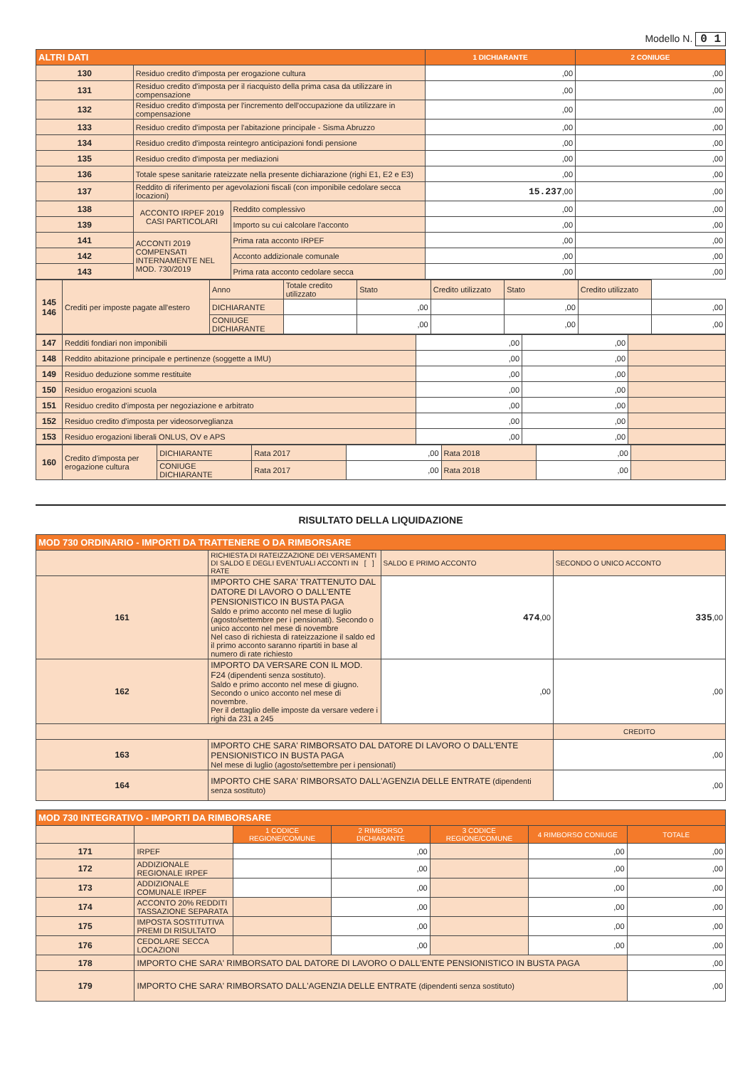Modello N. 0 1
| ALTRI DATI | | | 1 DICHIARANTE | 2 CONIUGE |
| --- | --- | --- | --- | --- |
| 130 | Residuo credito d'imposta per erogazione cultura | | ,00 | ,00 |
| 131 | Residuo credito d'imposta per il riacquisto della prima casa da utilizzare in compensazione | | ,00 | ,00 |
| 132 | Residuo credito d'imposta per l'incremento dell'occupazione da utilizzare in compensazione | | ,00 | ,00 |
| 133 | Residuo credito d'imposta per l'abitazione principale - Sisma Abruzzo | | ,00 | ,00 |
| 134 | Residuo credito d'imposta reintegro anticipazioni fondi pensione | | ,00 | ,00 |
| 135 | Residuo credito d'imposta per mediazioni | | ,00 | ,00 |
| 136 | Totale spese sanitarie rateizzate nella presente dichiarazione (righi E1, E2 e E3) | | ,00 | ,00 |
| 137 | Reddito di riferimento per agevolazioni fiscali (con imponibile cedolare secca locazioni) | | 15.237 ,00 | ,00 |
| 138 | ACCONTO IRPEF 2019 CASI PARTICOLARI | Reddito complessivo | ,00 | ,00 |
| 139 | | Importo su cui calcolare l'acconto | ,00 | ,00 |
| 141 | ACCONTI 2019 COMPENSATI INTERNAMENTE NEL MOD. 730/2019 | Prima rata acconto IRPEF | ,00 | ,00 |
| 142 | | Acconto addizionale comunale | ,00 | ,00 |
| 143 | | Prima rata acconto cedolare secca | ,00 | ,00 |
| 145 146 | Crediti per imposte pagate all'estero | Anno | Totale credito utilizzato | Stato | Credito utilizzato | Stato | Credito utilizzato | |
| | | DICHIARANTE | | ,00 | | ,00 | | ,00 |
| | | CONIUGE DICHIARANTE | | ,00 | | ,00 | | ,00 |
| 147 | Redditi fondiari non imponibili | ,00 | ,00 | |
| 148 | Reddito abitazione principale e pertinenze (soggette a IMU) | ,00 | ,00 | |
| 149 | Residuo deduzione somme restituite | ,00 | ,00 | |
| 150 | Residuo erogazioni scuola | ,00 | ,00 | |
| 151 | Residuo credito d'imposta per negoziazione e arbitrato | ,00 | ,00 | |
| 152 | Residuo credito d'imposta per videosorveglianza | ,00 | ,00 | |
| 153 | Residuo erogazioni liberali ONLUS, OV e APS | ,00 | ,00 | |
| 160 | Credito d'imposta per erogazione cultura | DICHIARANTE | Rata 2017 | ,00 | Rata 2018 | ,00 | |
| | | CONIUGE DICHIARANTE | Rata 2017 | ,00 | Rata 2018 | ,00 | |
RISULTATO DELLA LIQUIDAZIONE
| MOD 730 ORDINARIO - IMPORTI DA TRATTENERE O DA RIMBORSARE | | | |
| --- | --- | --- | --- |
| | RICHIESTA DI RATEIZZAZIONE DEI VERSAMENTI DI SALDO E DEGLI EVENTUALI ACCONTI IN [ ] RATE | SALDO E PRIMO ACCONTO | SECONDO O UNICO ACCONTO |
| 161 | IMPORTO CHE SARA' TRATTENUTO DAL DATORE DI LAVORO O DALL'ENTE PENSIONISTICO IN BUSTA PAGA Saldo e primo acconto nel mese di luglio (agosto/settembre per i pensionati). Secondo o unico acconto nel mese di novembre Nel caso di richiesta di rateizzazione il saldo ed il primo acconto saranno ripartiti in base al numero di rate richiesto | 474 ,00 | 335 ,00 |
| 162 | IMPORTO DA VERSARE CON IL MOD. F24 (dipendenti senza sostituto). Saldo e primo acconto nel mese di giugno. Secondo o unico acconto nel mese di novembre. Per il dettaglio delle imposte da versare vedere i righi da 231 a 245 | ,00 | ,00 |
| | | | CREDITO |
| 163 | IMPORTO CHE SARA' RIMBORSATO DAL DATORE DI LAVORO O DALL'ENTE PENSIONISTICO IN BUSTA PAGA Nel mese di luglio (agosto/settembre per i pensionati) | | ,00 |
| 164 | IMPORTO CHE SARA' RIMBORSATO DALL'AGENZIA DELLE ENTRATE (dipendenti senza sostituto) | | ,00 |
| MOD 730 INTEGRATIVO - IMPORTI DA RIMBORSARE | | | | | | |
| --- | --- | --- | --- | --- | --- | --- |
| | | 1 CODICE REGIONE/COMUNE | 2 RIMBORSO DICHIARANTE | 3 CODICE REGIONE/COMUNE | 4 RIMBORSO CONIUGE | TOTALE |
| 171 | IRPEF | | ,00 | | ,00 | ,00 |
| 172 | ADDIZIONALE REGIONALE IRPEF | | ,00 | | ,00 | ,00 |
| 173 | ADDIZIONALE COMUNALE IRPEF | | ,00 | | ,00 | ,00 |
| 174 | ACCONTO 20% REDDITI TASSAZIONE SEPARATA | | ,00 | | ,00 | ,00 |
| 175 | IMPOSTA SOSTITUTIVA PREMI DI RISULTATO | | ,00 | | ,00 | ,00 |
| 176 | CEDOLARE SECCA LOCAZIONI | | ,00 | | ,00 | ,00 |
| 178 | IMPORTO CHE SARA' RIMBORSATO DAL DATORE DI LAVORO O DALL'ENTE PENSIONISTICO IN BUSTA PAGA | | | | | ,00 |
| 179 | IMPORTO CHE SARA' RIMBORSATO DALL'AGENZIA DELLE ENTRATE (dipendenti senza sostituto) | | | | | ,00 |